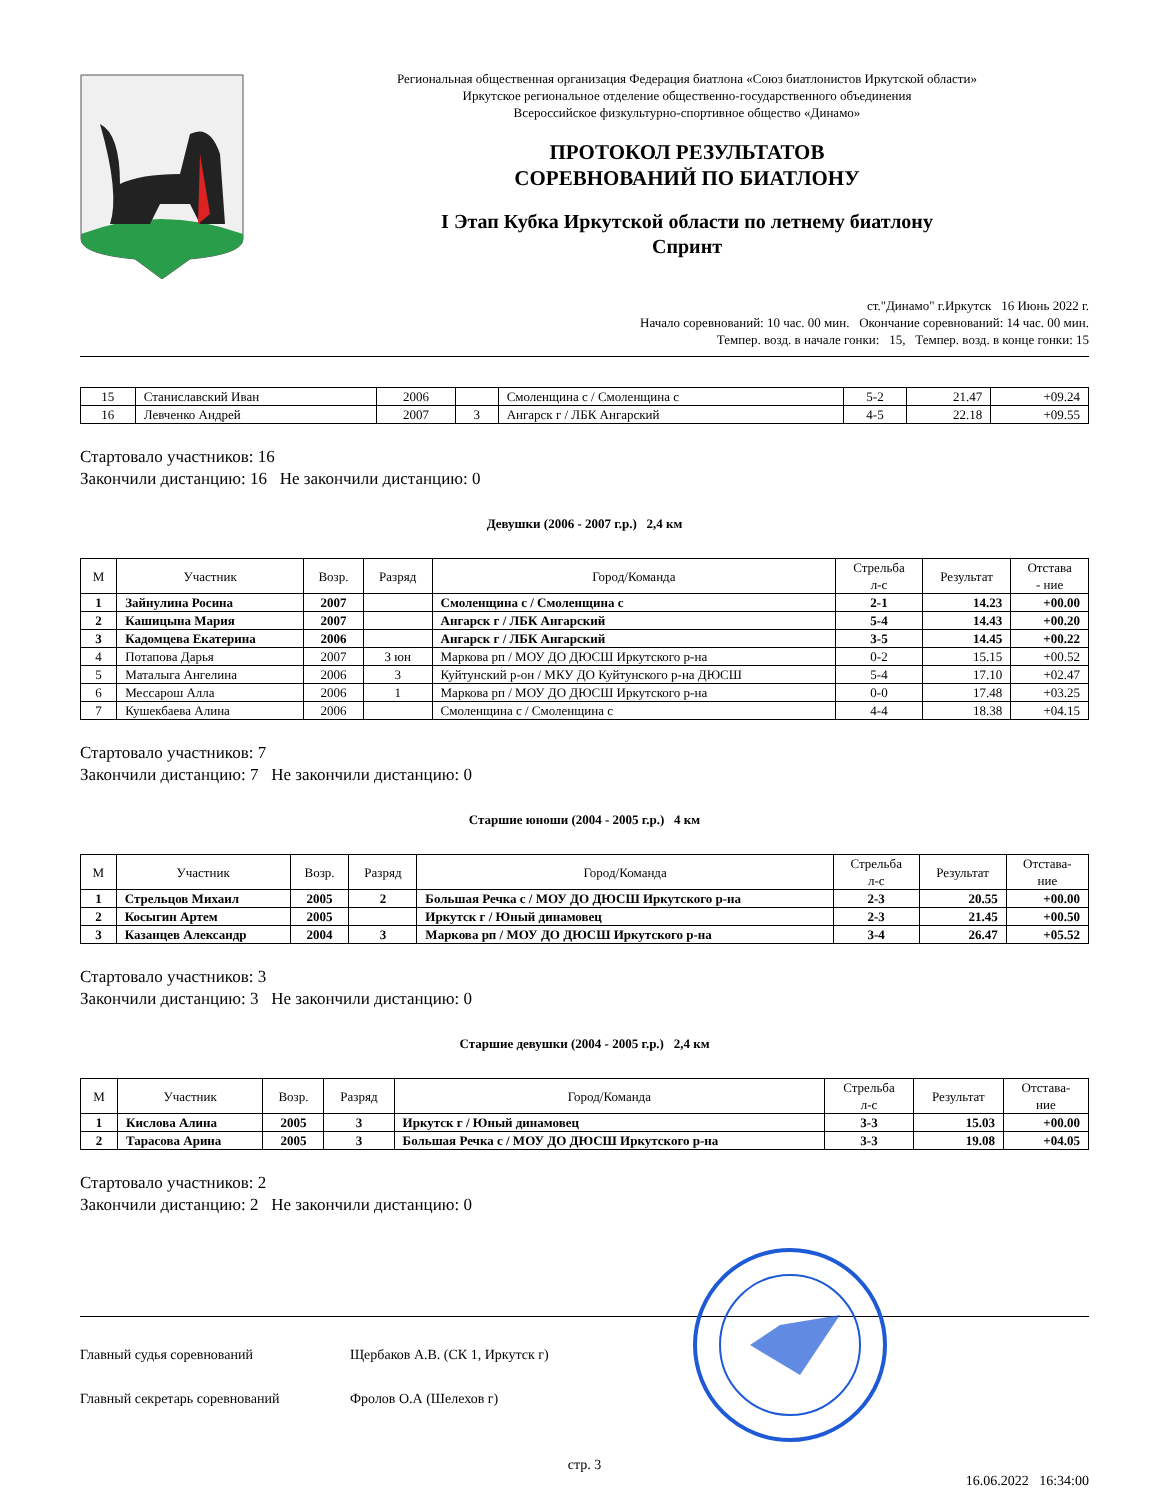Региональная общественная организация Федерация биатлона «Союз биатлонистов Иркутской области»
Иркутское региональное отделение общественно-государственного объединения
Всероссийское физкультурно-спортивное общество «Динамо»
ПРОТОКОЛ РЕЗУЛЬТАТОВ
СОРЕВНОВАНИЙ ПО БИАТЛОНУ
I Этап Кубка Иркутской области по летнему биатлону
Спринт
ст."Динамо" г.Иркутск 16 Июнь 2022 г.
Начало соревнований: 10 час. 00 мин. Окончание соревнований: 14 час. 00 мин.
Темпер. возд. в начале гонки: 15, Темпер. возд. в конце гонки: 15
| 15 | Станиславский Иван | 2006 | | Смоленщина с / Смоленщина с | 5-2 | 21.47 | +09.24 |
| 16 | Левченко Андрей | 2007 | 3 | Ангарск г / ЛБК Ангарский | 4-5 | 22.18 | +09.55 |
Стартовало участников: 16
Закончили дистанцию: 16 Не закончили дистанцию: 0
Девушки (2006 - 2007 г.р.) 2,4 км
| М | Участник | Возр. | Разряд | Город/Команда | Стрельба л-с | Результат | Отстава - ние |
| --- | --- | --- | --- | --- | --- | --- | --- |
| 1 | Зайнулина Росина | 2007 | | Смоленщина с / Смоленщина с | 2-1 | 14.23 | +00.00 |
| 2 | Кашицына Мария | 2007 | | Ангарск г / ЛБК Ангарский | 5-4 | 14.43 | +00.20 |
| 3 | Кадомцева Екатерина | 2006 | | Ангарск г / ЛБК Ангарский | 3-5 | 14.45 | +00.22 |
| 4 | Потапова Дарья | 2007 | 3 юн | Маркова рп / МОУ ДО ДЮСШ Иркутского р-на | 0-2 | 15.15 | +00.52 |
| 5 | Маталыга Ангелина | 2006 | 3 | Куйтунский р-он / МКУ ДО Куйтунского р-на ДЮСШ | 5-4 | 17.10 | +02.47 |
| 6 | Мессарош Алла | 2006 | 1 | Маркова рп / МОУ ДО ДЮСШ Иркутского р-на | 0-0 | 17.48 | +03.25 |
| 7 | Кушекбаева Алина | 2006 | | Смоленщина с / Смоленщина с | 4-4 | 18.38 | +04.15 |
Стартовало участников: 7
Закончили дистанцию: 7 Не закончили дистанцию: 0
Старшие юноши (2004 - 2005 г.р.) 4 км
| М | Участник | Возр. | Разряд | Город/Команда | Стрельба л-с | Результат | Отстава- ние |
| --- | --- | --- | --- | --- | --- | --- | --- |
| 1 | Стрельцов Михаил | 2005 | 2 | Большая Речка с / МОУ ДО ДЮСШ Иркутского р-на | 2-3 | 20.55 | +00.00 |
| 2 | Косыгин Артем | 2005 | | Иркутск г / Юный динамовец | 2-3 | 21.45 | +00.50 |
| 3 | Казанцев Александр | 2004 | 3 | Маркова рп / МОУ ДО ДЮСШ Иркутского р-на | 3-4 | 26.47 | +05.52 |
Стартовало участников: 3
Закончили дистанцию: 3 Не закончили дистанцию: 0
Старшие девушки (2004 - 2005 г.р.) 2,4 км
| М | Участник | Возр. | Разряд | Город/Команда | Стрельба л-с | Результат | Отстава- ние |
| --- | --- | --- | --- | --- | --- | --- | --- |
| 1 | Кислова Алина | 2005 | 3 | Иркутск г / Юный динамовец | 3-3 | 15.03 | +00.00 |
| 2 | Тарасова Арина | 2005 | 3 | Большая Речка с / МОУ ДО ДЮСШ Иркутского р-на | 3-3 | 19.08 | +04.05 |
Стартовало участников: 2
Закончили дистанцию: 2 Не закончили дистанцию: 0
Главный судья соревнований Щербаков А.В. (СК 1, Иркутск г)
Главный секретарь соревнований Фролов О.А (Шелехов г)
стр. 3
16.06.2022 16:34:00